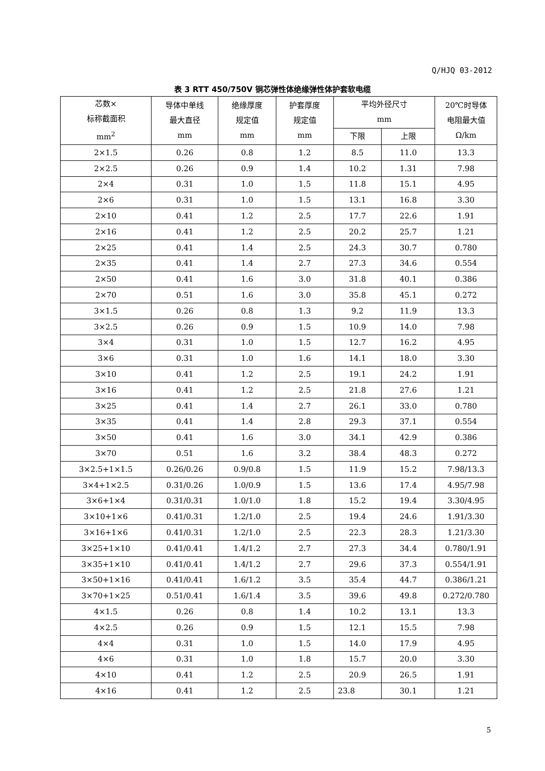Q/HJQ 03-2012
表 3 RTT 450/750V 铜芯弹性体绝缘弹性体护套软电缆
| 芯数× 标称截面积 mm<sup>2</sup> | 导体中单线 最大直径 mm | 绝缘厚度 规定值 mm | 护套厚度 规定值 mm | 平均外径尺寸 mm | | 20℃时导体 电阻最大值 Ω/km |
| --- | --- | --- | --- | --- | --- | --- |
| | | | | 下限 | 上限 | |
| 2×1.5 | 0.26 | 0.8 | 1.2 | 8.5 | 11.0 | 13.3 |
| 2×2.5 | 0.26 | 0.9 | 1.4 | 10.2 | 1.31 | 7.98 |
| 2×4 | 0.31 | 1.0 | 1.5 | 11.8 | 15.1 | 4.95 |
| 2×6 | 0.31 | 1.0 | 1.5 | 13.1 | 16.8 | 3.30 |
| 2×10 | 0.41 | 1.2 | 2.5 | 17.7 | 22.6 | 1.91 |
| 2×16 | 0.41 | 1.2 | 2.5 | 20.2 | 25.7 | 1.21 |
| 2×25 | 0.41 | 1.4 | 2.5 | 24.3 | 30.7 | 0.780 |
| 2×35 | 0.41 | 1.4 | 2.7 | 27.3 | 34.6 | 0.554 |
| 2×50 | 0.41 | 1.6 | 3.0 | 31.8 | 40.1 | 0.386 |
| 2×70 | 0.51 | 1.6 | 3.0 | 35.8 | 45.1 | 0.272 |
| 3×1.5 | 0.26 | 0.8 | 1.3 | 9.2 | 11.9 | 13.3 |
| 3×2.5 | 0.26 | 0.9 | 1.5 | 10.9 | 14.0 | 7.98 |
| 3×4 | 0.31 | 1.0 | 1.5 | 12.7 | 16.2 | 4.95 |
| 3×6 | 0.31 | 1.0 | 1.6 | 14.1 | 18.0 | 3.30 |
| 3×10 | 0.41 | 1.2 | 2.5 | 19.1 | 24.2 | 1.91 |
| 3×16 | 0.41 | 1.2 | 2.5 | 21.8 | 27.6 | 1.21 |
| 3×25 | 0.41 | 1.4 | 2.7 | 26.1 | 33.0 | 0.780 |
| 3×35 | 0.41 | 1.4 | 2.8 | 29.3 | 37.1 | 0.554 |
| 3×50 | 0.41 | 1.6 | 3.0 | 34.1 | 42.9 | 0.386 |
| 3×70 | 0.51 | 1.6 | 3.2 | 38.4 | 48.3 | 0.272 |
| 3×2.5+1×1.5 | 0.26/0.26 | 0.9/0.8 | 1.5 | 11.9 | 15.2 | 7.98/13.3 |
| 3×4+1×2.5 | 0.31/0.26 | 1.0/0.9 | 1.5 | 13.6 | 17.4 | 4.95/7.98 |
| 3×6+1×4 | 0.31/0.31 | 1.0/1.0 | 1.8 | 15.2 | 19.4 | 3.30/4.95 |
| 3×10+1×6 | 0.41/0.31 | 1.2/1.0 | 2.5 | 19.4 | 24.6 | 1.91/3.30 |
| 3×16+1×6 | 0.41/0.31 | 1.2/1.0 | 2.5 | 22.3 | 28.3 | 1.21/3.30 |
| 3×25+1×10 | 0.41/0.41 | 1.4/1.2 | 2.7 | 27.3 | 34.4 | 0.780/1.91 |
| 3×35+1×10 | 0.41/0.41 | 1.4/1.2 | 2.7 | 29.6 | 37.3 | 0.554/1.91 |
| 3×50+1×16 | 0.41/0.41 | 1.6/1.2 | 3.5 | 35.4 | 44.7 | 0.386/1.21 |
| 3×70+1×25 | 0.51/0.41 | 1.6/1.4 | 3.5 | 39.6 | 49.8 | 0.272/0.780 |
| 4×1.5 | 0.26 | 0.8 | 1.4 | 10.2 | 13.1 | 13.3 |
| 4×2.5 | 0.26 | 0.9 | 1.5 | 12.1 | 15.5 | 7.98 |
| 4×4 | 0.31 | 1.0 | 1.5 | 14.0 | 17.9 | 4.95 |
| 4×6 | 0.31 | 1.0 | 1.8 | 15.7 | 20.0 | 3.30 |
| 4×10 | 0.41 | 1.2 | 2.5 | 20.9 | 26.5 | 1.91 |
| 4×16 | 0.41 | 1.2 | 2.5 | 23.8 | 30.1 | 1.21 |
5